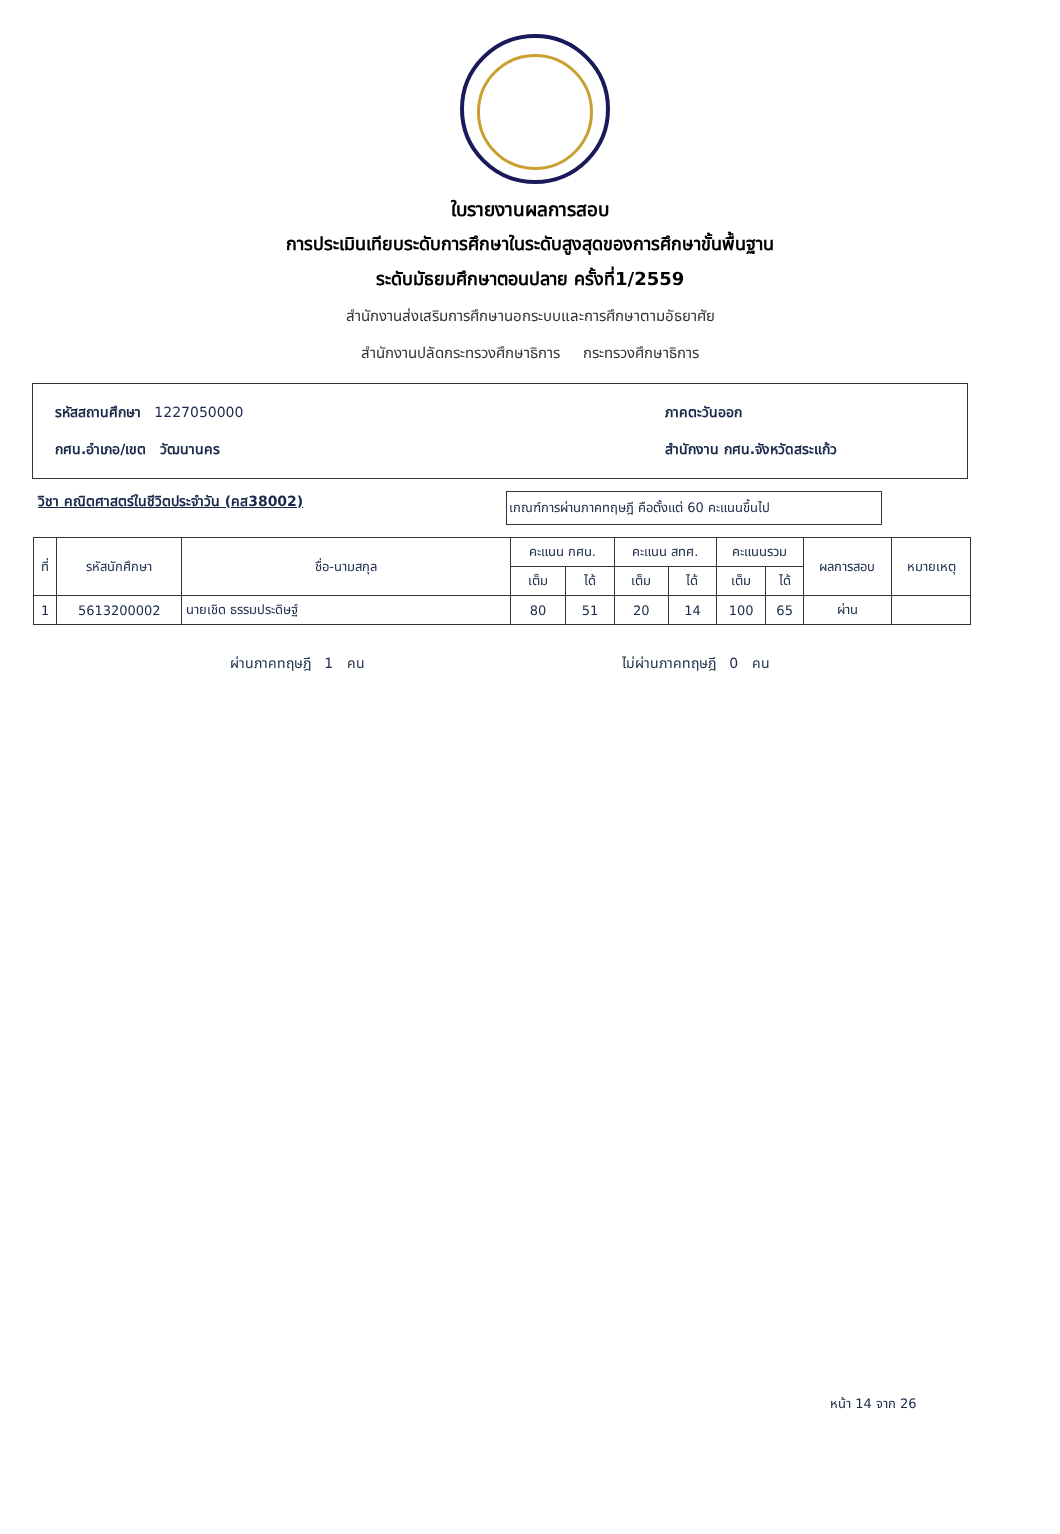ใบรายงานผลการสอบ
การประเมินเทียบระดับการศึกษาในระดับสูงสุดของการศึกษาขั้นพื้นฐาน
ระดับมัธยมศึกษาตอนปลาย ครั้งที่1/2559
สำนักงานส่งเสริมการศึกษานอกระบบและการศึกษาตามอัธยาศัย
สำนักงานปลัดกระทรวงศึกษาธิการ กระทรวงศึกษาธิการ
รหัสสถานศึกษา 1227050000 ภาคตะวันออก
กศน.อำเภอ/เขต วัฒนานคร สำนักงาน กศน.จังหวัดสระแก้ว
วิชา คณิตศาสตร์ในชีวิตประจำวัน (คส38002)
เกณฑ์การผ่านภาคทฤษฎี คือตั้งแต่ 60 คะแนนขึ้นไป
| ที่ | รหัสนักศึกษา | ชื่อ-นามสกุล | คะแนน กศน. | | คะแนน สทศ. | | คะแนนรวม | | ผลการสอบ | หมายเหตุ |
| --- | --- | --- | --- | --- | --- | --- | --- | --- | --- | --- |
| | | | เต็ม | ได้ | เต็ม | ได้ | เต็ม | ได้ | | |
| 1 | 5613200002 | นายเชิด ธรรมประดิษฐ์ | 80 | 51 | 20 | 14 | 100 | 65 | ผ่าน | |
ผ่านภาคทฤษฎี 1 คน ไม่ผ่านภาคทฤษฎี 0 คน
หน้า 14 จาก 26